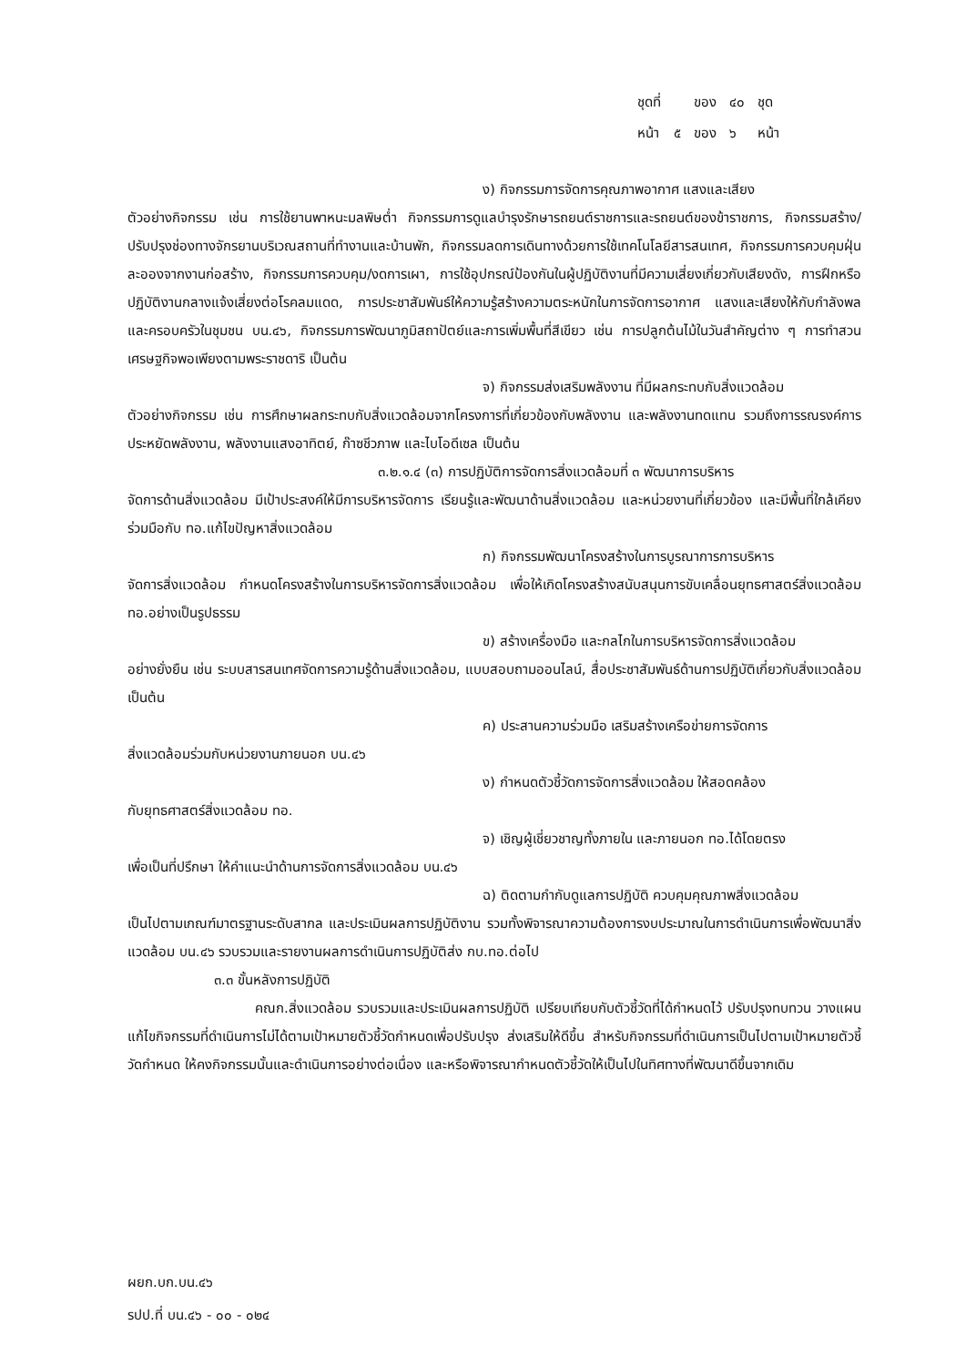| ชุดที่ | | ของ | ๔๐ | ชุด |
| หน้า | ๕ | ของ | ๖ | หน้า |
ง) กิจกรรมการจัดการคุณภาพอากาศ แสงและเสียง
ตัวอย่างกิจกรรม เช่น การใช้ยานพาหนะมลพิษต่ำ กิจกรรมการดูแลบำรุงรักษารถยนต์ราชการและรถยนต์ของข้าราชการ, กิจกรรมสร้าง/ปรับปรุงช่องทางจักรยานบริเวณสถานที่ทำงานและบ้านพัก, กิจกรรมลดการเดินทางด้วยการใช้เทคโนโลยีสารสนเทศ, กิจกรรมการควบคุมฝุ่นละอองจากงานก่อสร้าง, กิจกรรมการควบคุม/งดการเผา, การใช้อุปกรณ์ป้องกันในผู้ปฏิบัติงานที่มีความเสี่ยงเกี่ยวกับเสียงดัง, การฝึกหรือปฏิบัติงานกลางแจ้งเสี่ยงต่อโรคลมแดด, การประชาสัมพันธ์ให้ความรู้สร้างความตระหนักในการจัดการอากาศ แสงและเสียงให้กับกำลังพล และครอบครัวในชุมชน บน.๔๖, กิจกรรมการพัฒนาภูมิสถาปัตย์และการเพิ่มพื้นที่สีเขียว เช่น การปลูกต้นไม้ในวันสำคัญต่าง ๆ การทำสวนเศรษฐกิจพอเพียงตามพระราชดาริ เป็นต้น
จ) กิจกรรมส่งเสริมพลังงาน ที่มีผลกระทบกับสิ่งแวดล้อม
ตัวอย่างกิจกรรม เช่น การศึกษาผลกระทบกับสิ่งแวดล้อมจากโครงการที่เกี่ยวข้องกับพลังงาน และพลังงานทดแทน รวมถึงการรณรงค์การประหยัดพลังงาน, พลังงานแสงอาทิตย์, ก๊าซชีวภาพ และไบโอดีเซล เป็นต้น
๓.๒.๑.๔ (๓) การปฏิบัติการจัดการสิ่งแวดล้อมที่ ๓ พัฒนาการบริหาร
จัดการด้านสิ่งแวดล้อม มีเป้าประสงค์ให้มีการบริหารจัดการ เรียนรู้และพัฒนาด้านสิ่งแวดล้อม และหน่วยงานที่เกี่ยวข้อง และมีพื้นที่ใกล้เคียง ร่วมมือกับ ทอ.แก้ไขปัญหาสิ่งแวดล้อม
ก) กิจกรรมพัฒนาโครงสร้างในการบูรณาการการบริหาร
จัดการสิ่งแวดล้อม กำหนดโครงสร้างในการบริหารจัดการสิ่งแวดล้อม เพื่อให้เกิดโครงสร้างสนับสนุนการขับเคลื่อนยุทธศาสตร์สิ่งแวดล้อม ทอ.อย่างเป็นรูปธรรม
ข) สร้างเครื่องมือ และกลไกในการบริหารจัดการสิ่งแวดล้อม
อย่างยั่งยืน เช่น ระบบสารสนเทศจัดการความรู้ด้านสิ่งแวดล้อม, แบบสอบถามออนไลน์, สื่อประชาสัมพันธ์ด้านการปฏิบัติเกี่ยวกับสิ่งแวดล้อม เป็นต้น
ค) ประสานความร่วมมือ เสริมสร้างเครือข่ายการจัดการ
สิ่งแวดล้อมร่วมกับหน่วยงานภายนอก บน.๔๖
ง) กำหนดตัวชี้วัดการจัดการสิ่งแวดล้อม ให้สอดคล้อง
กับยุทธศาสตร์สิ่งแวดล้อม ทอ.
จ) เชิญผู้เชี่ยวชาญทั้งภายใน และภายนอก ทอ.ได้โดยตรง
เพื่อเป็นที่ปรึกษา ให้คำแนะนำด้านการจัดการสิ่งแวดล้อม บน.๔๖
ฉ) ติดตามกำกับดูแลการปฏิบัติ ควบคุมคุณภาพสิ่งแวดล้อม
เป็นไปตามเกณฑ์มาตรฐานระดับสากล และประเมินผลการปฏิบัติงาน รวมทั้งพิจารณาความต้องการงบประมาณในการดำเนินการเพื่อพัฒนาสิ่งแวดล้อม บน.๔๖ รวบรวมและรายงานผลการดำเนินการปฏิบัติส่ง กบ.ทอ.ต่อไป
๓.๓ ขั้นหลังการปฏิบัติ
คณก.สิ่งแวดล้อม รวบรวมและประเมินผลการปฏิบัติ เปรียบเทียบกับตัวชี้วัดที่ได้กำหนดไว้ ปรับปรุงทบทวน วางแผนแก้ไขกิจกรรมที่ดำเนินการไม่ได้ตามเป้าหมายตัวชี้วัดกำหนดเพื่อปรับปรุง ส่งเสริมให้ดีขึ้น สำหรับกิจกรรมที่ดำเนินการเป็นไปตามเป้าหมายตัวชี้วัดกำหนด ให้คงกิจกรรมนั้นและดำเนินการอย่างต่อเนื่อง และหรือพิจารณากำหนดตัวชี้วัดให้เป็นไปในทิศทางที่พัฒนาดีขึ้นจากเดิม
ผยก.บก.บน.๔๖
รปป.ที่ บน.๔๖ - ๐๐ - ๐๒๔